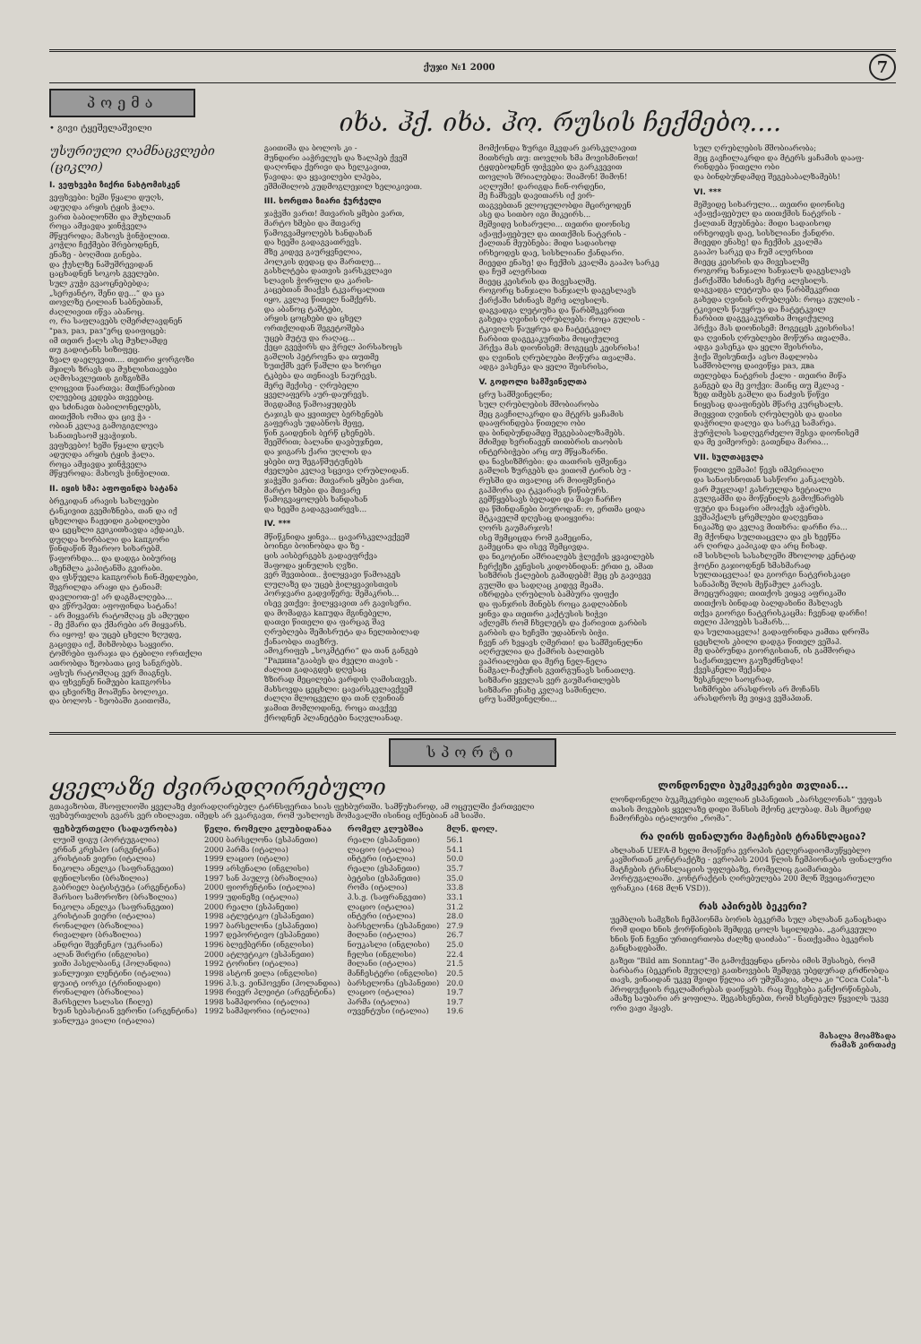ქუჯი №1 2000 7
პოემა
• გივი ტყეშელაშვილი
იხა. ჰქ. იხა. ჰო. რუსის ჩექმებო....
უსურიული ღამნაცვლები
(ციკლი)
I. ვეფხვები ზიქრი ნახტომისკენ
ვეფხვები: ხეში წყალი დუღს,
ადუღდა არყის ტყის ჭალა.
ვართ ბაბილონში და მუხლთან
როცა ამჟავდა ჯინჭველა
მწყუროდა; მახოვს ჭინჭილით.
კოჭლი ჩექმები შრებოდნენ,
ენაზე - ბოღმით გინება.
და ქუსლზე ნაშუშრევიდან
ცაცხადნენ სოკოს გველები.
სულ კუჭი გვაოცნებებდა;
„სერჟანტო, შენი დე...“ და ცა
თოვლზე ტილიან საბნებთან,
ძაღლივით იწვა აბანოც.
ო, რა საფლავებს ღმერძლავდნენ
"раз, раз, раз"ერც დაიფიცებ:
იმ თეთრ ქალს ასე მუხლამდე
თუ გადიტანს სიზიფეც.
ზვალ დაელევით.... თეთრი ყორგოზი
მჯილს ზრავს და მუხლისთავები
აღმოსავლეთის გიზგიზმა
ლოცვით წაართვა: მთქნარებით
ღლეებიც კედება თვეებიც.
და სძინავთ ბაბილონელებს,
თითქმის ომია და ცივ ჭა -
ობიან კვლავ გამოგიგლოვა
სანათესაომ ყვაჭიჯის.
ვეფხვებო! ხეში წყალი დუღს
ადუღდა არყის ტყის ჭალა.
როცა ამჟავდა ჯინჭველა
მწყუროდა: მახოვს ჭინჭილით.
II. იყის სმა: აფოფინდა სატანა
ბრეკიდან არავის სახლეები
ტანკივით გვემიზნება, თან და იქ
ცხელოდა ჩაჟეიდი გაბდილები
და ცეცხლი გვიკითხავდა აქდაიკს.
დუღდა ხორბალი და kaпგორი
წინდაწინ შეაროო სიხარებმ.
წაფორხდა... და დადგა ბიბურიც
აზენმლა კაპიტანშა გვირაბი.
და ფსწუელა kaпგორის ჩინ-მედლები,
შეგრილდა არაყი და ტანიამ:
დავლიოთ-ე! არ დაგმალღება...
და ვწრუპეთ: აფოფინდა სატანა!
- არ მიყვარს რატომღაც ეს ამღუდი
- მე ქმარი და ქმარები არ მიყვარს.
რა იყოფ! და უცებ ცხელი ზღუდე,
გაცივდა იქ, მიხმობდა საყვირი.
ტომრები ფარაჯა და ტყბილი ორთქლი
ათრობდა ზეობათა ცივ სანგრებს.
აფსუს რატომღაც ვერ მიაგნეს.
და ფხვენენ ნიმუები kaпგორსა
და ცხვირზე მოაშენა ბოლოკი.
და ბოლოს - ხეობაში გაითოშა,
გაითიშა და ბოლოს კი -
მუნდირი ააჭრელეს და ზალპებ ქვეშ
დაღონდა ქერივი და ხელკავით,
წავიდა: და ყვავილები ლპება,
ეშმიშილობ კუდმოგლეჯილ ხელიკივით.
III. ხორცთა ზიარი ჭურჭელი
ჯაჭვში ვართ! მთვარის ყმები ვართ,
მარტო ხმები და მთვარე
წამოგვამყოლებს ხანდახან
და ხეეში გადაგვათრევს.
მზე კიდევ გაურყვნელია,
პოლკის დედაც და მართლე...
გასხლტება დათვის ვარსკვლავი
სლავის ჭორფლი და კარის-
კაცებთან მიაქვს ტკვარცალით
იყო, კვლავ წითელ ნამქერს.
და აბანოც ტაშტები,
არყის ცოცხები და ცხელ
ორთქლიდან შეგეტოშება
უცებ მუტუ და რაღაც...
ქეცი გვეჭირს და ჭრელ პირსახოცს
გაშლის პეტროვნა და თუთმე
ხუთქმს ვერ წაშლი და ხორცი
ტკბება და თენიავს ნაურევს.
მერე მექისე - ღრუბელი
ყველაფერს აურ-დაურევს.
შიგდამიგ წამოაყუდებს
ტაჯიკს და ყვითელ ბერხენებს
გაფერავს უდაბნოს მეფე,
წინ გაიდენის ბერწ ცხენებს.
შეეშრით; ბალანი დავბუჯნეთ,
და ჯიგარს ქარი უღლის და
ყბები თუ შეგაწმუტუნებს
ძველები კვლავ სცვივა ღრუბლიდან.
ჯაჭვში ვართ: მთვარის ყმები ვართ,
მარტო ხმები და მთვარე
წამოგვაყოლებს ხანდახან
და ხეეში გადაგვათრევს...
IV. ***
მწიწკნიდა ყინვა... ცავარსკვლავქვეშ
ბოინგი ბოინობდა და ზე -
ცის აისბერგებს გადაეფრქვა
შაფოდა ყინულის ღვზი.
ვერ შევთბით.. ჭილყვავი წამოაგეს
ლულაზე და უცებ ჭილყვავისთვის
პორჯვარი გადვიწერე; შემაკრის...
ისევ ვთქვი: ჭილყვავით არ გავისვრი.
და მომადგა kaпუდა მგინებელი,
დათვი წითელი და ფარცაგ შავ
ღრუბლება შემისრუტა და ნელთბილად
ქანაობდა თავზრუ.
ამოკრიფეს „სოკმტერი“ და თან განგებ
"Радина"გააბეს და ძველი თავის -
ძალით გადაგდეს დღესაც
ზზირად მეცილება ვარდის ღამისთვეს.
მახსოვდა ცეცხლი: ცავარსკვლავქვეშ
ძალღი მლოცველი და თან ღვინიან
ჯამით მომლოდინე, როცა თავქვე
ქროდნენ პლანეტები ნაღვლიანად.
მომქონდა ზურგი მკვდარ ვარსკვლავით
მითხრეს თუ: თოვლის ხმა მოვისმინოთ!
ტყდებოდნენ ფიჭვები და გარკვევით
თოვლის შრიალებდა: შიამონ! შიმონ!
აღლუმი! დარიგდა ჩინ-ორდენი,
მე ჩამსვეს დავითარს იქ ვირ-
თაგვებთან ვლოცულობდი მცირეოდენ
ასე და სითბო იგი მიკეირს...
მეშვიდე სიხარული... თეთრი დიონისე
აქაფქაფებულ და თითქმის ნატვრის -
ქალთან მეუბნება: მიდი სადაისოდ
ირხეოდეს დაე, სისხლიანი ქანდარი.
მიეედი ენახე! და ჩექმის კვალმა გააპო სარკე
და ჩუმ ალერსით
მიეეც კეისრის და მივესალმე.
როგორც ხანჯალი ხანჯალს დაგესლავს
ქარქაში სძინავს მერე ალესილს.
დაგვადგა ლეტიუხა და წარბშეკვრით
გახედა ღვინის ღრუბლებს: როცა გულის -
ტკივილს წაუყრუა და ჩატეტკვილ
ჩარბით დაგეკაკურთხა მოციქულივ
ჰრქვა მას დიონისემ: მოგეცეს კეისრისა!
და ღვინის ღრუბლები მოწურა თვალმა.
ადგა ვასენკა და ყელი შეისრისა,
V. გოდოლი სამშვინელთა
ცრუ სამშვინელნი;
სულ ღრუბლების მშობიარობა
მეც გავჩილაკრდი და მტერს ყაჩამის
დააფრინდება წითელი ობი
და ბინდბუნდამდე შეგებაბალზამებს.
მძიმედ ხვრინავენ თითბრის თაობის
ინტერბიჭები არც თუ მწყაზარნი.
და ნავსიზმრები: და თათრის ფშვინვა
გაშლის ზურგებს და ვითომ ტირის ბუ -
რუსში და თვალიც არ მოიფშვნიტა
გაჰმორა და ტკვარავს წიწიბურს.
გემწყებსავს ბელადი და შავი ჩარჩო
და წმინდანები ბიუროდან: ო, ერთმა ციდა
მტკაველმ დღესაც დაიყვირა:
ღორს გაუმარჯოს!
ისე შემციცდა რომ გამეცინა,
გამეცინა და ისევ შემცივდა.
და ნიკოტინი აშრიალებს ჭლექის ყვავილებს
ჩერქეზი კენესის კიდობნიდან: ერთი ე, ამათ
სიზმრის ქალების გამიდებმ! მეც ეს გავიევე
გულში და სადღაც კიდევ მეამა.
იზრდება ღრუბლის ბამბურა ფიფქი
და ფანჯრის მინებს როცა გადლაბნის
ყინვა და თეთრი კაქტუსის ხიჭვი
აქლემს რომ ჩხვლეტს და ქარივით გარბის
გარბის და ხეჩვში უდაბნოს ბიჭი.
ჩვენ არ ხვყავს ღმერთი! და სამშვინელნი
აღრეულია და ქამრის ბალთებს
ვაპრიალებთ და მერე ნელ-ნელა
ნამგალ-ჩაქუჩის გვთრგუნავს სინათლე.
სიზმარი ყველას ვერ გაუმართლებს
სიზმარი ენახე კვლავ საშინელი.
ცრუ სამშვინელნი...
სულ ღრუბლების მშობიარობა;
მეც გავჩილაკრდი და მტერს ყაჩამის დააფ-
რინდება წითელი ობი
და ბინდბუნდამდე შეგებაბალზამებს!
VI. ***
მეშვიდე სიხარული... თეთრი დიონისე
აქაფქაფებულ და თითქმის ნატვრის -
ქალთან მეუბნება: მიდი სადაისოდ
ირხეოდეს დაე, სისხლიანი ქანდრი.
მიეედი ენახე! და ჩექმის კვალმა
გააპო სარკე და ჩუმ ალერსით
მიეეც კეისრის და მივესალმე
როგორც ხანჯალი ხანჯალს დაგესლავს
ქარქაშში სძინავს მერე ალესილს.
დაგვადგა ლეტიუხა და წარბშეკვრით
გახედა ღვინის ღრუბლებს: როცა გულის -
ტკივილს წაუყრუა და ჩატეტკვილ
ჩარბით დაგეკაკურთხა მოციქულივ
ჰრქვა მას დიონისემ: მოგეცეს კეისრისა!
და ღვინის ღრუბლები მოწურა თვალმა.
ადგა ვასენკა და ყელი შეისრისა,
ჭიქა შეისუნთქა ავსო მადლობა
სამშობლოც დაივიწყა раз, два
თელებდა ნატვრის ქალი - თეთრი მიწა
განგებ და მე ვოქვი: მაინც თუ მკლავ -
ზედ თმებს გაშლი და ნაძვის წიწვი
ნიყესაც დააფინებს მწარე კურცხალს.
მიეყვით ღვინის ღრუბლებს და დაისი
დაჭრილი დალეა და სარკე სამარეა.
ჭურჭლის სადღეგრძელო შესვა დიონისემ
და მე ვიმეორებ: გათენდა მარია...
VII. სულთაცვლა
წითელი ვეშაპი! წევს იმპერიალი
და სანაოსნოთან სასწორი კანკალებს.
ვარ მუცლად! გასრულდა ხეტიალი
გულგამში და მოწენილს გამოქნარებს
ფუტი და ნაცარი ამოაქვს აჭარებს.
ვეშაპქალს ცრემლები დაღვენთა
ნიკაპზე და კვლავ მითხრა: დარჩი რა...
მე მქონდა სულთაცვლა და ეს ხეეწნა
არ ღირდა კაპიკად და არც ჩიხად.
იმ სისხლის სასახლეში მხოლოდ კენტად
ჭოტნი გაჯიოდნენ ხმახმარად
სულთაცვლაა! და გიორგი ნატვრისკაცი
სანაპიზე შლის მეწამულ კარავს.
მოეცურავდი; თითქოს ვიყავ აფრიკაში
თითქოს ბინდად ბალდახინი მახლავს
თქვა გიორგი ნატვრისკაცმა: ჩვენად დარჩი!
თელი ჰპოვებს სამარს...
და სულთაცვლა! გადაფრინდა ჟამთა დროშა
ცეცხლის კბილი დადგა წითელ ვეშაპ.
მე დაბრუნდა გიორგისთან, ის გამშორდა
საქართველო გაუზეძნესდა!
ქვესკნელი შექანდა
ზესკნელი საოცრად,
სიზმრები არასდროს არ მოჩანს
არასდროს მე ვიყავ ვეშაპთან.
სპორტი
ყველაზე ძვირადღირებული
გთავაზობთ, მსოფლიოში ყველაზე ძვირადღირებულ ტარნსფერთა სიას ფეხბურთში. სამწუხაროდ, ამ ოცეულში ქართველი ფეხბურთელის გვარს ვერ იხილავთ. იმედს არ ვკარგავთ, რომ უახლოეს მომავალში ისინიც იქნებიან ამ სიაში.
| ფეხბურთელი (სადაურობა) | წელი. რომელი კლუბიდანაა | რომელ კლუბშია | მლნ. დოლ. |
| --- | --- | --- | --- |
| ლუიშ ფიგუ (პორტუგალია) | 2000 ბარსელონა (ესპანეთი) | რეალი (ესპანეთი) | 56.1 |
| ერნან კრესპო (არგენტინა) | 2000 პარმა (იტალია) | ლაციო (იტალია) | 54.1 |
| კრისტიან ვიერი (იტალია) | 1999 ლაციო (იტალი) | ინტერი (იტალია) | 50.0 |
| ნიკოლა ანელკა (საფრანგეთი) | 1999 არსენალი (ინგლისი) | რეალი (ესპანეთი) | 35.7 |
| დენილსონი (ბრაზილია) | 1997 სან პაულუ (ბრაზილია) | ბეტისი (ესპანეთი) | 35.0 |
| გაბრიელ ბატისტუტა (არგენტინა) | 2000 ფიორენტინა (იტალია) | რომა (იტალია) | 33.8 |
| მარსიო სამოროზო (ბრაზილია) | 1999 უდინეზე (იტალია) | პ.ს.ჟ. (საფრანგეთი) | 33.1 |
| ნიკოლა ანელკა (საფრანგეთი) | 2000 რეალი (ესპანეთი) | ლაციო (იტალია) | 31.2 |
| კრისტიან ვიერი (იტალია) | 1998 ატლეტიკო (ესპანეთი) | ინტერი (იტალია) | 28.0 |
| რონალდო (ბრაზილია) | 1997 ბარსელონა (ესპანეთი) | ბარსელონა (ესპანეთი) | 27.9 |
| რივალდო (ბრაზილია) | 1997 დეპორტივო (ესპანეთი) | მილანი (იტალია) | 26.7 |
| ანდრეი შევჩენკო (უკრაინა) | 1996 ბლექბერნი (ინგლისი) | ნიუკასლი (ინგლისი) | 25.0 |
| ალან შირერი (ინგლისი) | 2000 ატლეტიკო (ესპანეთი) | ჩელსი (ინგლისი) | 22.4 |
| ჯიმი ჰასელბაინკ (ჰოლანდია) | 1992 ტორინო (იტალია) | მილანი (იტალია) | 21.5 |
| ჯანლუიჯი ლენტინი (იტალია) | 1998 ასტონ ვილა (ინგლისი) | მანჩესტერი (ინგლისი) | 20.5 |
| დუაიტ იორკი (ტრინიდადი) | 1996 პ.ს.ვ. ეინჰოვენი (ჰოლანდია) | ბარსელონა (ესპანეთი) | 20.0 |
| რონალდო (ბრაზილია) | 1998 რივერ პლეიტი (არგენტინა) | ლაციო (იტალია) | 19.7 |
| მარსელო სალასი (ჩილე) | 1998 სამპდორია (იტალია) | პარმა (იტალია) | 19.7 |
| ხუან სებასტიან ვერონი (არგენტინა) | 1992 სამპდორია (იტალია) | იუვენტუსი (იტალია) | 19.6 |
| ჯანლუკა ვიალი (იტალია) | | | |
ლონდონელი ბუკმეკერები თვლიან...
ლონდონელი ბუკმეკერები თვლიან ესპანეთის „ბარსელონას“ უეფას თასის მოგების ყველაზე დიდი შანსის მქონე კლუბად. მას მცირედ ჩამორჩება იტალიური „რომა“.
რა ღირს ფინალური მატჩების ტრანსლაცია?
ახლახან UEFA-მ ხელი მოაწერა ევროპის ტელერადიომაუწყებლო კავშირთან კონტრაქტზე - ევროპის 2004 წლის ჩემპიონატის ფინალური მატჩების ტრანსლაციის უფლებაზე, რომელიც გაიმართება პორტუგალიაში. კონტრაქტის ღირებულება 200 მლნ შვეიცარიული ფრანკია (468 მლნ VSD)).
რას აპირებს ბეკერი?
უემბლის სამგზის ჩემპიონმა ბორის ბეკერმა სულ ახლახან განაცხადა რომ დიდი ხნის ქორწინების შემდეგ ცოლს სცილდება. „გარკვეული ხნის წინ ჩვენი ურთიერთობა ძალზე დაიძაბა“ - ნათქვამია ბეკერის განცხადებაში.
გაზეთ "Bild am Sonntag"-ში გამოქვეყნდა ცნობა იმის შესახებ, რომ ბარბარა (ბეკერის მეუღლე) გათხოვების შემდეგ უბედურად გრძნობდა თავს, ვინაიდან უკვე შვიდი წელია არ უმუშავია, ახლა კი "Coca Cola"-ს პროდუქციის რეკლამირებას დაიწყებს. რაც შეეხება განქორწინებას, ამაზე საუბარი არ ყოფილა. შეგახსენებთ, რომ ხსენებულ წყვილს უკვე ორი ვაჟი ჰყავს.
მასალა მოამზადა
რამაზ კირთაძე